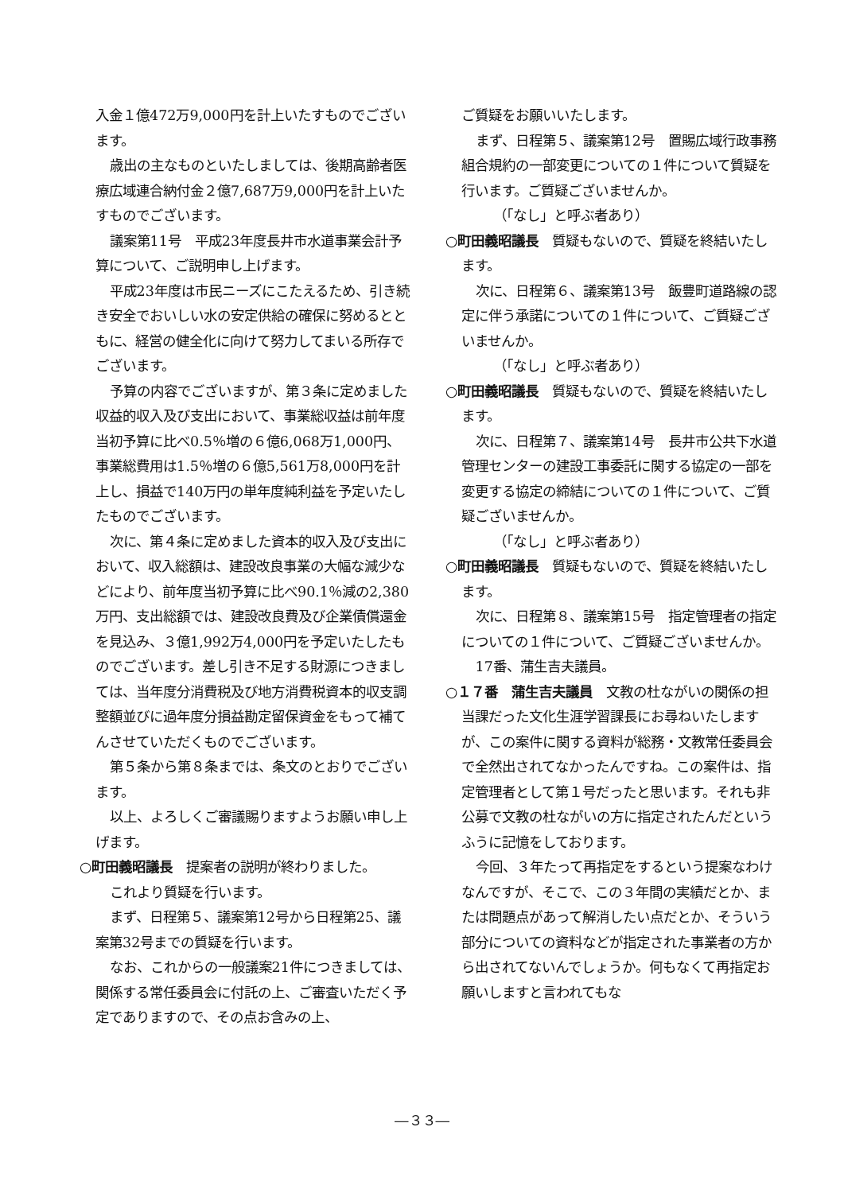入金１億472万9,000円を計上いたすものでございます。
歳出の主なものといたしましては、後期高齢者医療広域連合納付金２億7,687万9,000円を計上いたすものでございます。
議案第11号　平成23年度長井市水道事業会計予算について、ご説明申し上げます。
平成23年度は市民ニーズにこたえるため、引き続き安全でおいしい水の安定供給の確保に努めるとともに、経営の健全化に向けて努力してまいる所存でございます。
予算の内容でございますが、第３条に定めました収益的収入及び支出において、事業総収益は前年度当初予算に比べ0.5％増の６億6,068万1,000円、事業総費用は1.5％増の６億5,561万8,000円を計上し、損益で140万円の単年度純利益を予定いたしたものでございます。
次に、第４条に定めました資本的収入及び支出において、収入総額は、建設改良事業の大幅な減少などにより、前年度当初予算に比べ90.1％減の2,380万円、支出総額では、建設改良費及び企業債償還金を見込み、３億1,992万4,000円を予定いたしたものでございます。差し引き不足する財源につきましては、当年度分消費税及び地方消費税資本的収支調整額並びに過年度分損益勘定留保資金をもって補てんさせていただくものでございます。
第５条から第８条までは、条文のとおりでございます。
以上、よろしくご審議賜りますようお願い申し上げます。
○町田義昭議長　提案者の説明が終わりました。
これより質疑を行います。
まず、日程第５、議案第12号から日程第25、議案第32号までの質疑を行います。
なお、これからの一般議案21件につきましては、関係する常任委員会に付託の上、ご審査いただく予定でありますので、その点お含みの上、
ご質疑をお願いいたします。
まず、日程第５、議案第12号　置賜広域行政事務組合規約の一部変更についての１件について質疑を行います。ご質疑ございませんか。
（「なし」と呼ぶ者あり）
○町田義昭議長　質疑もないので、質疑を終結いたします。
次に、日程第６、議案第13号　飯豊町道路線の認定に伴う承諾についての１件について、ご質疑ございませんか。
（「なし」と呼ぶ者あり）
○町田義昭議長　質疑もないので、質疑を終結いたします。
次に、日程第７、議案第14号　長井市公共下水道管理センターの建設工事委託に関する協定の一部を変更する協定の締結についての１件について、ご質疑ございませんか。
（「なし」と呼ぶ者あり）
○町田義昭議長　質疑もないので、質疑を終結いたします。
次に、日程第８、議案第15号　指定管理者の指定についての１件について、ご質疑ございませんか。
17番、蒲生吉夫議員。
○１７番　蒲生吉夫議員　文教の杜ながいの関係の担当課だった文化生涯学習課長にお尋ねいたしますが、この案件に関する資料が総務・文教常任委員会で全然出されてなかったんですね。この案件は、指定管理者として第１号だったと思います。それも非公募で文教の杜ながいの方に指定されたんだというふうに記憶をしております。
今回、３年たって再指定をするという提案なわけなんですが、そこで、この３年間の実績だとか、または問題点があって解消したい点だとか、そういう部分についての資料などが指定された事業者の方から出されてないんでしょうか。何もなくて再指定お願いしますと言われてもな
―３３―